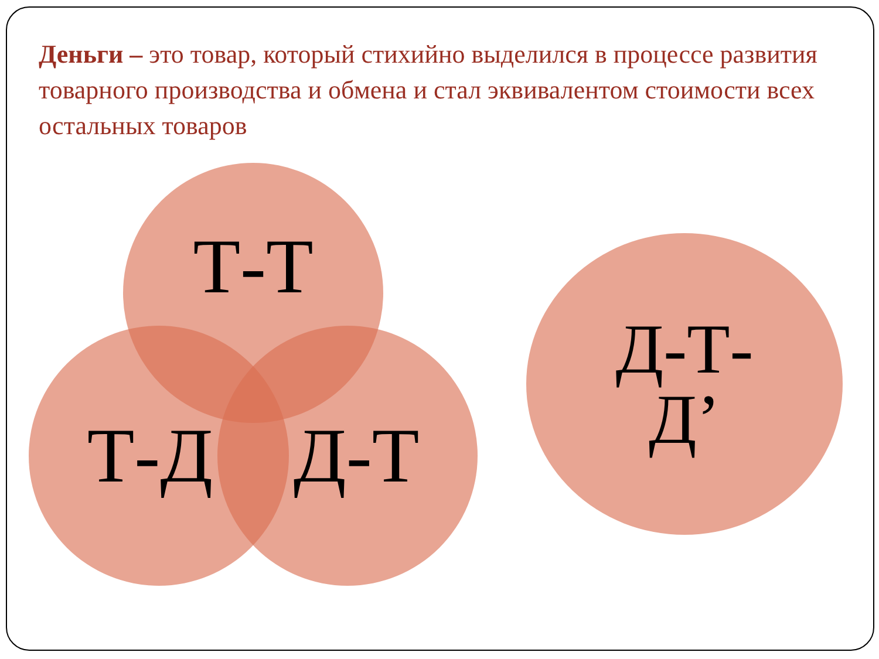Деньги – это товар, который стихийно выделился в процессе развития товарного производства и обмена и стал эквивалентом стоимости всех остальных товаров
Т-Т
Т-Д Д-Т
Д-Т-
Д’